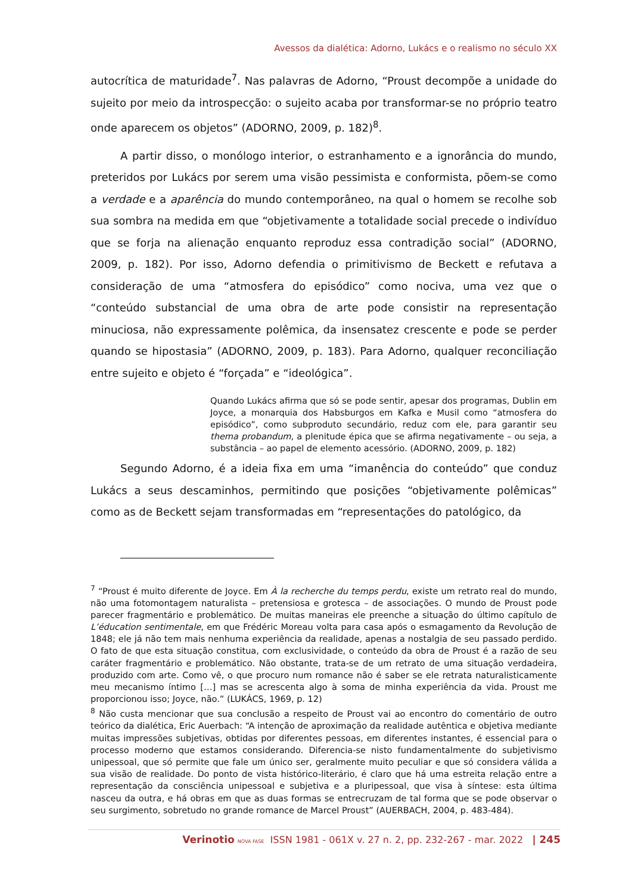Avessos da dialética: Adorno, Lukács e o realismo no século XX
autocrítica de maturidade<sup>7</sup>. Nas palavras de Adorno, “Proust decompõe a unidade do sujeito por meio da introspecção: o sujeito acaba por transformar-se no próprio teatro onde aparecem os objetos” (ADORNO, 2009, p. 182)<sup>8</sup>.
A partir disso, o monólogo interior, o estranhamento e a ignorância do mundo, preteridos por Lukács por serem uma visão pessimista e conformista, põem-se como a verdade e a aparência do mundo contemporâneo, na qual o homem se recolhe sob sua sombra na medida em que “objetivamente a totalidade social precede o indivíduo que se forja na alienação enquanto reproduz essa contradição social” (ADORNO, 2009, p. 182). Por isso, Adorno defendia o primitivismo de Beckett e refutava a consideração de uma “atmosfera do episódico” como nociva, uma vez que o “conteúdo substancial de uma obra de arte pode consistir na representação minuciosa, não expressamente polêmica, da insensatez crescente e pode se perder quando se hipostasia” (ADORNO, 2009, p. 183). Para Adorno, qualquer reconciliação entre sujeito e objeto é “forçada” e “ideológica”.
Quando Lukács afirma que só se pode sentir, apesar dos programas, Dublin em Joyce, a monarquia dos Habsburgos em Kafka e Musil como “atmosfera do episódico”, como subproduto secundário, reduz com ele, para garantir seu thema probandum, a plenitude épica que se afirma negativamente – ou seja, a substância – ao papel de elemento acessório. (ADORNO, 2009, p. 182)
Segundo Adorno, é a ideia fixa em uma “imanência do conteúdo” que conduz Lukács a seus descaminhos, permitindo que posições “objetivamente polêmicas” como as de Beckett sejam transformadas em “representações do patológico, da
<sup>7</sup> “Proust é muito diferente de Joyce. Em À la recherche du temps perdu, existe um retrato real do mundo, não uma fotomontagem naturalista – pretensiosa e grotesca – de associações. O mundo de Proust pode parecer fragmentário e problemático. De muitas maneiras ele preenche a situação do último capítulo de L’éducation sentimentale, em que Frédéric Moreau volta para casa após o esmagamento da Revolução de 1848; ele já não tem mais nenhuma experiência da realidade, apenas a nostalgia de seu passado perdido. O fato de que esta situação constitua, com exclusividade, o conteúdo da obra de Proust é a razão de seu caráter fragmentário e problemático. Não obstante, trata-se de um retrato de uma situação verdadeira, produzido com arte. Como vê, o que procuro num romance não é saber se ele retrata naturalisticamente meu mecanismo íntimo […] mas se acrescenta algo à soma de minha experiência da vida. Proust me proporcionou isso; Joyce, não.” (LUKÁCS, 1969, p. 12)
<sup>8</sup> Não custa mencionar que sua conclusão a respeito de Proust vai ao encontro do comentário de outro teórico da dialética, Eric Auerbach: “A intenção de aproximação da realidade autêntica e objetiva mediante muitas impressões subjetivas, obtidas por diferentes pessoas, em diferentes instantes, é essencial para o processo moderno que estamos considerando. Diferencia-se nisto fundamentalmente do subjetivismo unipessoal, que só permite que fale um único ser, geralmente muito peculiar e que só considera válida a sua visão de realidade. Do ponto de vista histórico-literário, é claro que há uma estreita relação entre a representação da consciência unipessoal e subjetiva e a pluripessoal, que visa à síntese: esta última nasceu da outra, e há obras em que as duas formas se entrecruzam de tal forma que se pode observar o seu surgimento, sobretudo no grande romance de Marcel Proust” (AUERBACH, 2004, p. 483-484).
Verinotio NOVA FASE ISSN 1981 - 061X v. 27 n. 2, pp. 232-267 - mar. 2022 | 245